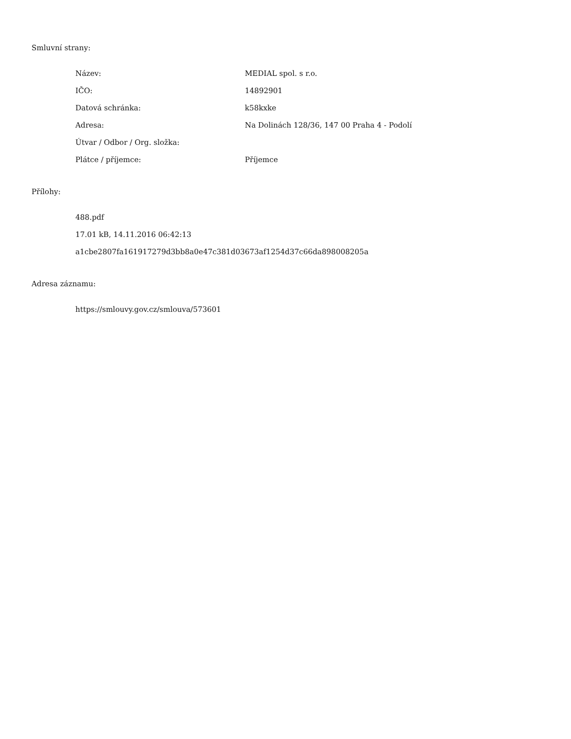Smluvní strany:
| Název: | MEDIAL spol. s r.o. |
| IČO: | 14892901 |
| Datová schránka: | k58kxke |
| Adresa: | Na Dolinách 128/36, 147 00 Praha 4 - Podolí |
| Útvar / Odbor / Org. složka: | |
| Plátce / příjemce: | Příjemce |
Přílohy:
488.pdf
17.01 kB, 14.11.2016 06:42:13
a1cbe2807fa161917279d3bb8a0e47c381d03673af1254d37c66da898008205a
Adresa záznamu:
https://smlouvy.gov.cz/smlouva/573601